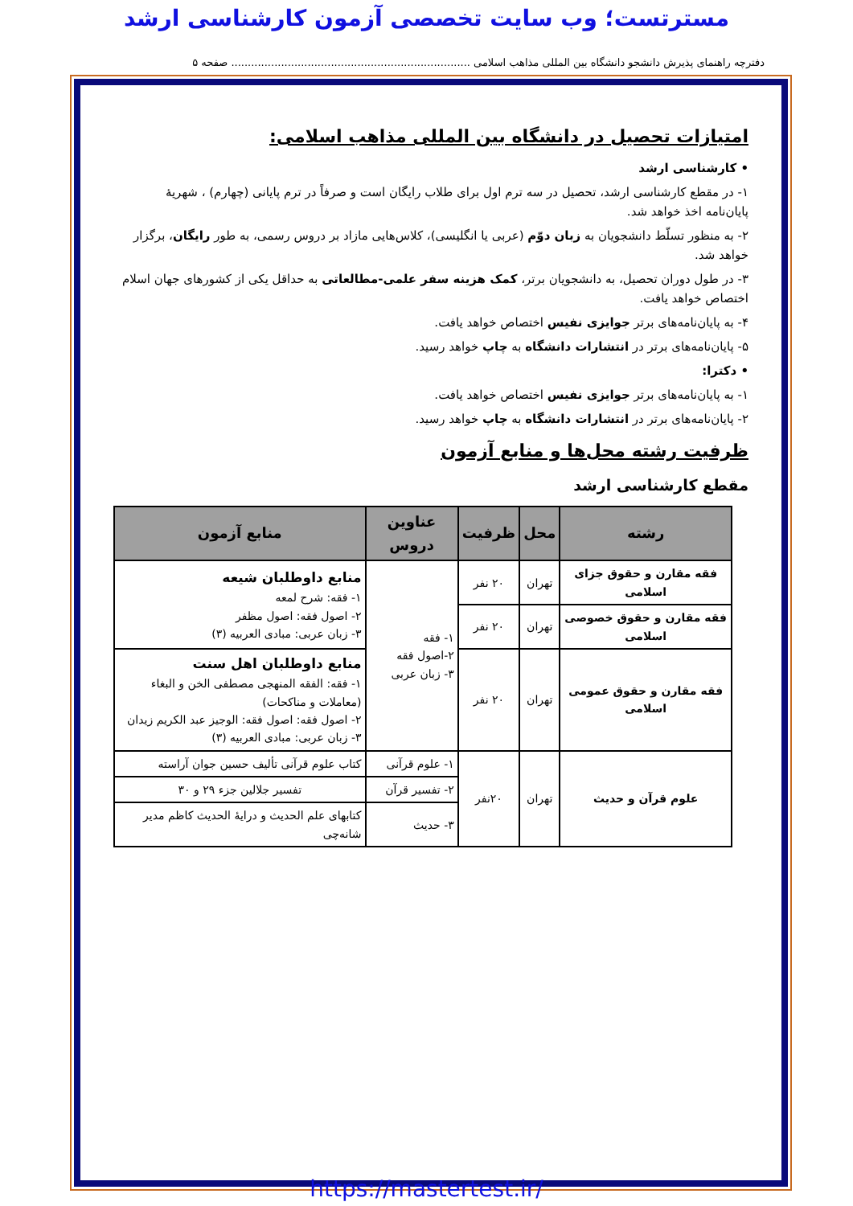مسترتست؛ وب سایت تخصصی آزمون کارشناسی ارشد
دفترچه راهنمای پذیرش دانشجو دانشگاه بین المللی مذاهب اسلامی ........................................................................ صفحه ۵
امتیازات تحصیل در دانشگاه بین المللی مذاهب اسلامی:
• کارشناسی ارشد
۱- در مقطع کارشناسی ارشد، تحصیل در سه ترم اول برای طلاب رایگان است و صرفاً در ترم پایانی (چهارم) ، شهریهٔ پایان‌نامه اخذ خواهد شد.
۲- به منظور تسلّط دانشجویان به زبان دوّم (عربی یا انگلیسی)، کلاس‌هایی مازاد بر دروس رسمی، به طور رایگان، برگزار خواهد شد.
۳- در طول دوران تحصیل، به دانشجویان برتر، کمک هزینه سفر علمی-مطالعاتی به حداقل یکی از کشورهای جهان اسلام اختصاص خواهد یافت.
۴- به پایان‌نامه‌های برتر جوایزی نفیس اختصاص خواهد یافت.
۵- پایان‌نامه‌های برتر در انتشارات دانشگاه به چاپ خواهد رسید.
• دکترا:
۱- به پایان‌نامه‌های برتر جوایزی نفیس اختصاص خواهد یافت.
۲- پایان‌نامه‌های برتر در انتشارات دانشگاه به چاپ خواهد رسید.
ظرفیت رشته محل‌ها و منابع آزمون
مقطع کارشناسی ارشد
| رشته | محل | ظرفیت | عناوین دروس | منابع آزمون |
| --- | --- | --- | --- | --- |
| فقه مقارن و حقوق جزای اسلامی | تهران | ۲۰ نفر | ۱- فقه ۲-اصول فقه ۳- زبان عربی | منابع داوطلبان شیعه ۱- فقه: شرح لمعه ۲- اصول فقه: اصول مظفر ۳- زبان عربی: مبادی العربیه (۳) |
| فقه مقارن و حقوق خصوصی اسلامی | تهران | ۲۰ نفر | | |
| فقه مقارن و حقوق عمومی اسلامی | تهران | ۲۰ نفر | | منابع داوطلبان اهل سنت ۱- فقه: الفقه المنهجی مصطفی الخن و البغاء (معاملات و مناکحات) ۲- اصول فقه: اصول فقه: الوجیز عبد الکریم زیدان ۳- زبان عربی: مبادی العربیه (۳) |
| علوم قرآن و حدیث | تهران | ۲۰نفر | ۱- علوم قرآنی | کتاب علوم قرآنی تألیف حسین جوان آراسته |
| | | | ۲- تفسیر قرآن | تفسیر جلالین جزء ۲۹ و ۳۰ |
| | | | ۳- حدیث | کتابهای علم الحدیث و درایهٔ الحدیث کاظم مدیر شانه‌چی |
https://mastertest.ir/